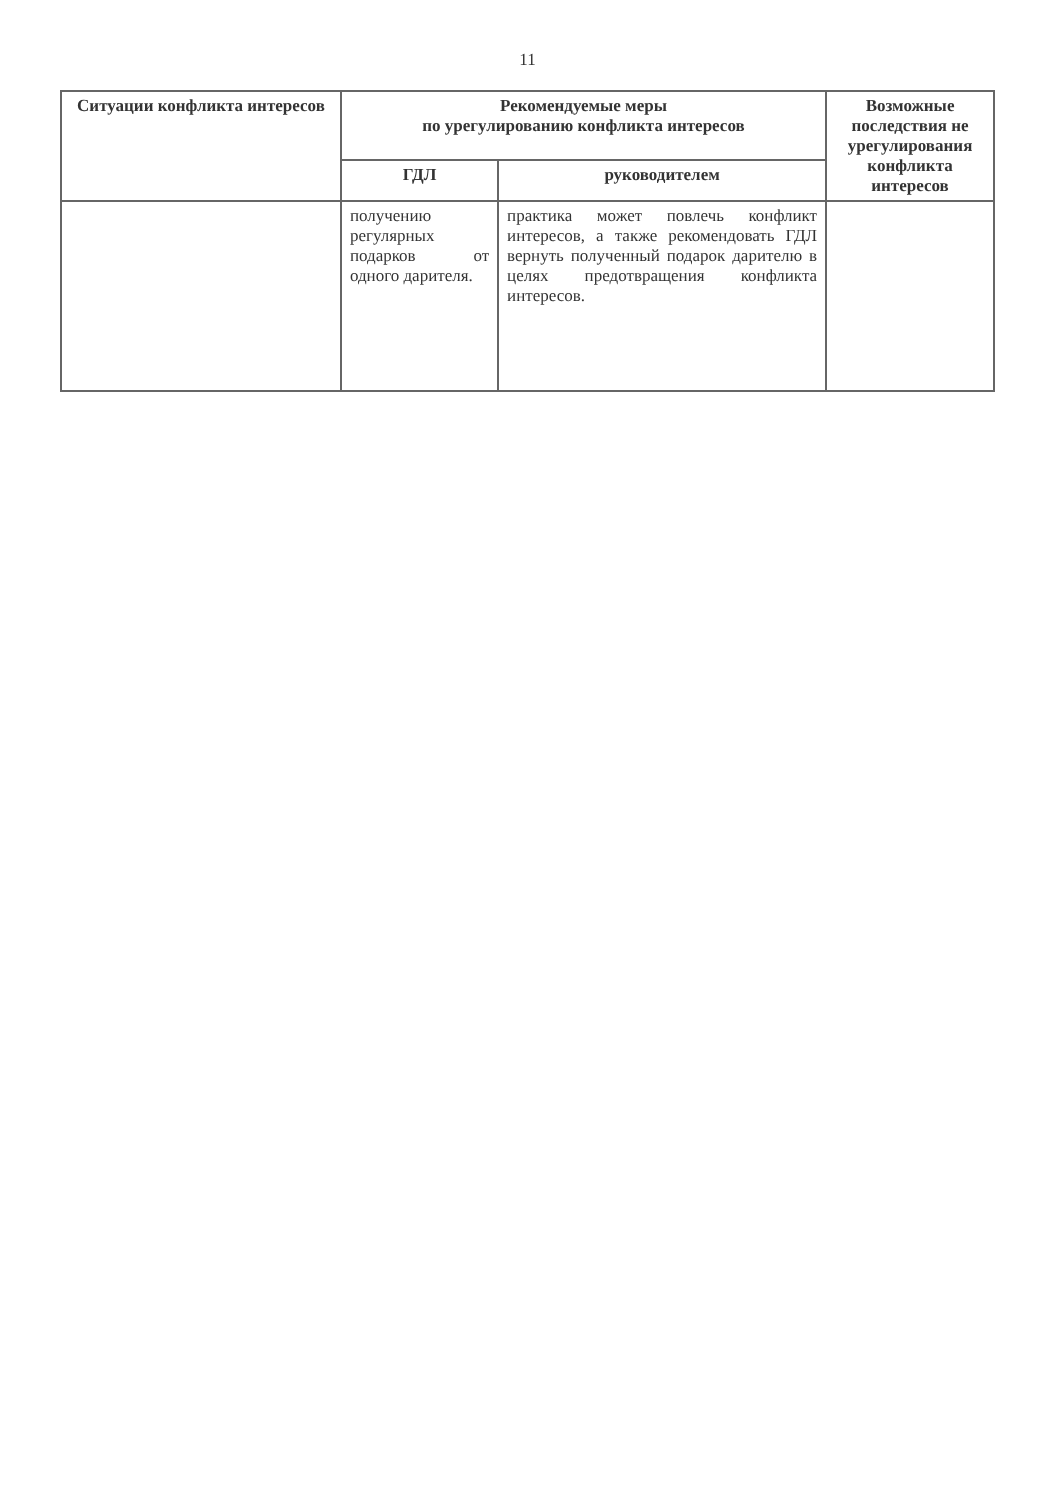11
| Ситуации конфликта интересов | Рекомендуемые меры по урегулированию конфликта интересов | | Возможные последствия не урегулирования конфликта интересов |
| --- | --- | --- | --- |
| | ГДЛ | руководителем | |
| | получению регулярных подарков от одного дарителя. | практика может повлечь конфликт интересов, а также рекомендовать ГДЛ вернуть полученный подарок дарителю в целях предотвращения конфликта интересов. | |